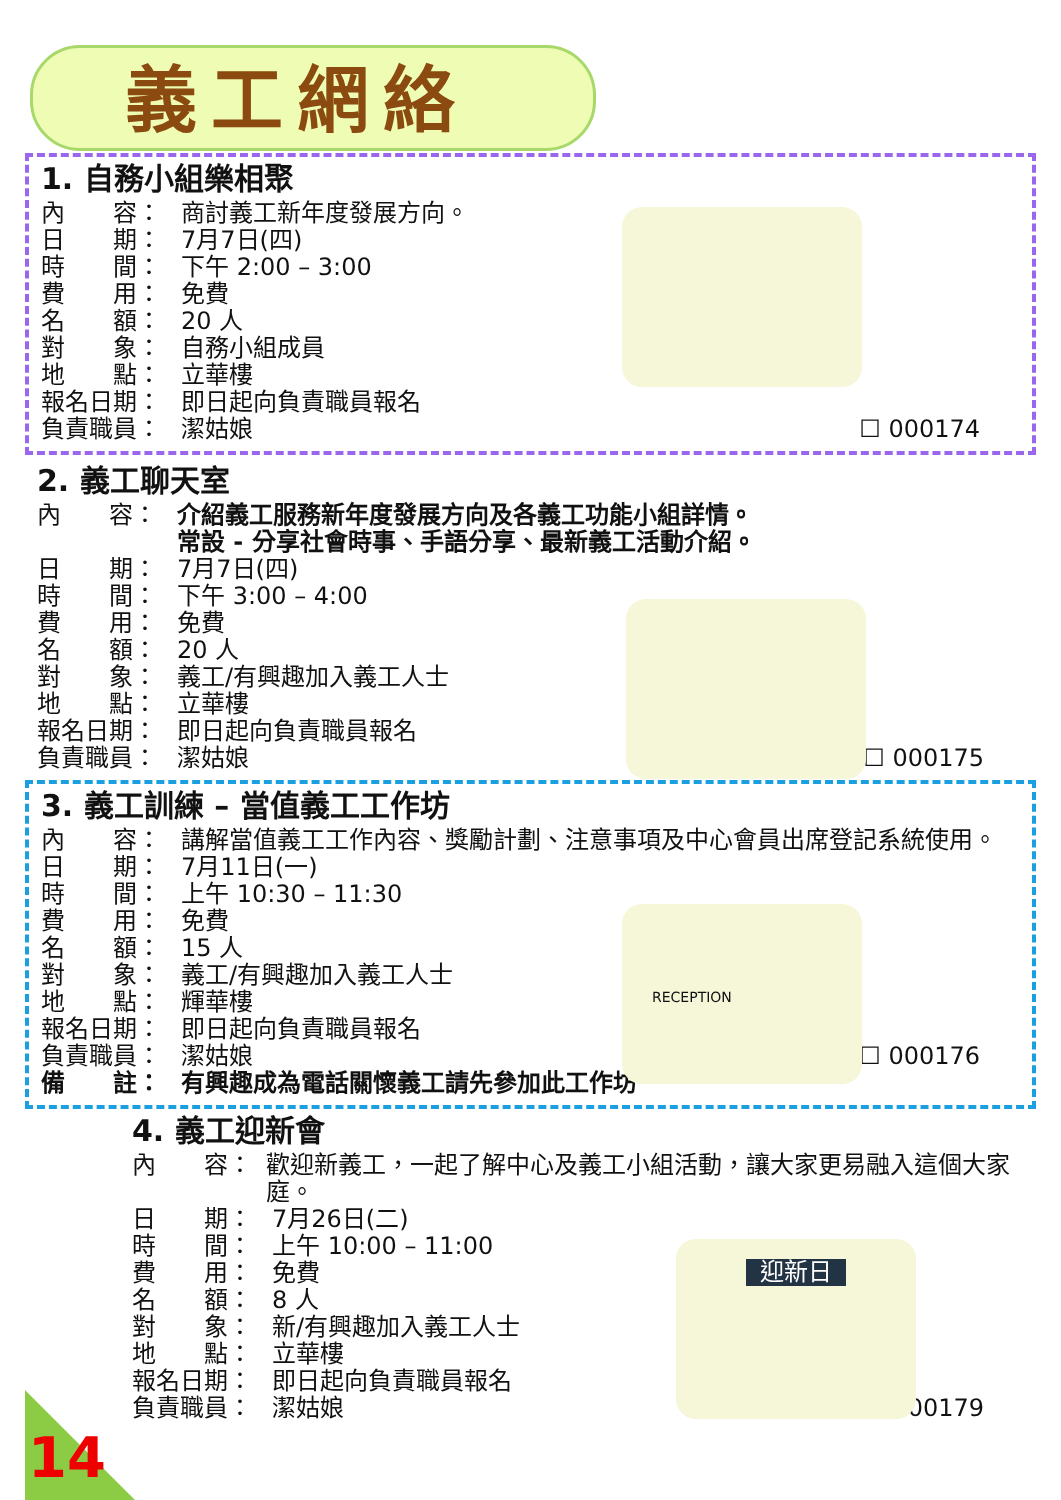義工網絡
1. 自務小組樂相聚
內　　容： 商討義工新年度發展方向。
日　　期： 7月7日(四)
時　　間： 下午 2:00 – 3:00
費　　用： 免費
名　　額： 20 人
對　　象： 自務小組成員
地　　點： 立華樓
報名日期： 即日起向負責職員報名
負責職員： 潔姑娘
☐ 000174
2. 義工聊天室
內　　容： 介紹義工服務新年度發展方向及各義工功能小組詳情。
常設 - 分享社會時事、手語分享、最新義工活動介紹。
日　　期： 7月7日(四)
時　　間： 下午 3:00 – 4:00
費　　用： 免費
名　　額： 20 人
對　　象： 義工/有興趣加入義工人士
地　　點： 立華樓
報名日期： 即日起向負責職員報名
負責職員： 潔姑娘
☐ 000175
3. 義工訓練 – 當值義工工作坊
RECEPTION
內　　容： 講解當值義工工作內容、獎勵計劃、注意事項及中心會員出席登記系統使用。
日　　期： 7月11日(一)
時　　間： 上午 10:30 – 11:30
費　　用： 免費
名　　額： 15 人
對　　象： 義工/有興趣加入義工人士
地　　點： 輝華樓
報名日期： 即日起向負責職員報名
負責職員： 潔姑娘
☐ 000176
備　　註： 有興趣成為電話關懷義工請先參加此工作坊
4. 義工迎新會
迎新日
內　　容： 歡迎新義工，一起了解中心及義工小組活動，讓大家更易融入這個大家庭。
日　　期： 7月26日(二)
時　　間： 上午 10:00 – 11:00
費　　用： 免費
名　　額： 8 人
對　　象： 新/有興趣加入義工人士
地　　點： 立華樓
報名日期： 即日起向負責職員報名
負責職員： 潔姑娘
☐ 000179
14